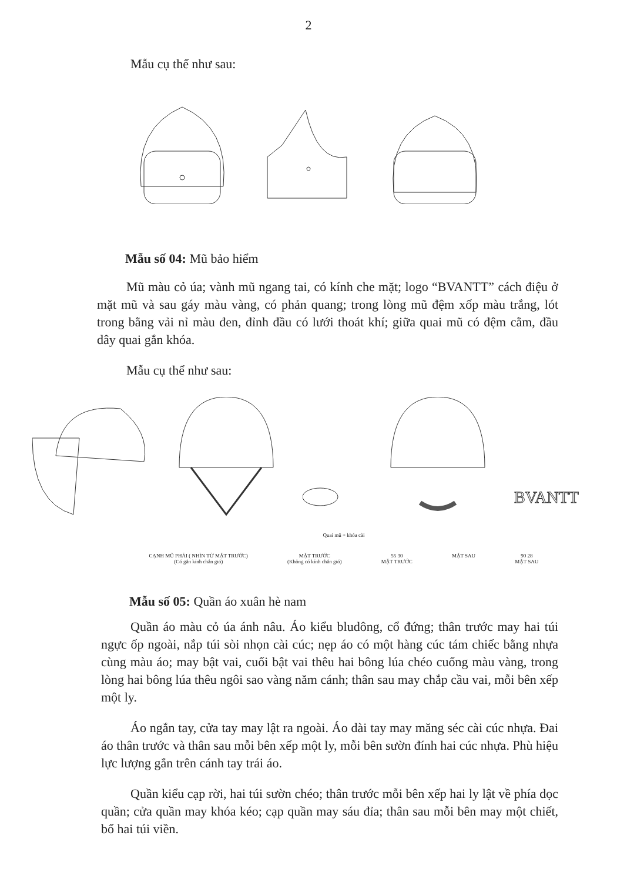2
Mẫu cụ thể như sau:
Mẫu số 04: Mũ bảo hiểm
Mũ màu cỏ úa; vành mũ ngang tai, có kính che mặt; logo “BVANTT” cách điệu ở mặt mũ và sau gáy màu vàng, có phản quang; trong lòng mũ đệm xốp màu trắng, lót trong bằng vải nỉ màu đen, đỉnh đầu có lưới thoát khí; giữa quai mũ có đệm cằm, đầu dây quai gắn khóa.
Mẫu cụ thể như sau:
BVANTT
Quai mũ + khóa cài
CẠNH MŨ PHẢI ( NHÌN TỪ MẶT TRƯỚC)
(Có gắn kính chắn gió)
MẶT TRƯỚC
(Không có kính chắn gió)
55 30
MẶT TRƯỚC
MẶT SAU 90 28
MẶT SAU
Mẫu số 05: Quần áo xuân hè nam
Quần áo màu cỏ úa ánh nâu. Áo kiểu bludông, cổ đứng; thân trước may hai túi ngực ốp ngoài, nắp túi sòi nhọn cài cúc; nẹp áo có một hàng cúc tám chiếc bằng nhựa cùng màu áo; may bật vai, cuối bật vai thêu hai bông lúa chéo cuống màu vàng, trong lòng hai bông lúa thêu ngôi sao vàng năm cánh; thân sau may chắp cầu vai, mỗi bên xếp một ly.
Áo ngắn tay, cửa tay may lật ra ngoài. Áo dài tay may măng séc cài cúc nhựa. Đai áo thân trước và thân sau mỗi bên xếp một ly, mỗi bên sườn đính hai cúc nhựa. Phù hiệu lực lượng gắn trên cánh tay trái áo.
Quần kiểu cạp rời, hai túi sườn chéo; thân trước mỗi bên xếp hai ly lật về phía dọc quần; cửa quần may khóa kéo; cạp quần may sáu đỉa; thân sau mỗi bên may một chiết, bổ hai túi viền.